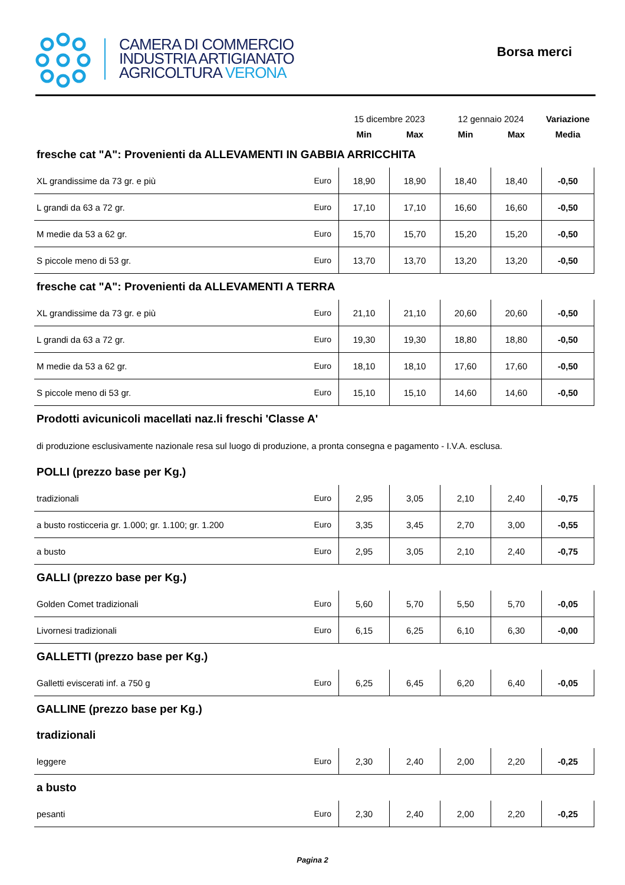CAMERA DI COMMERCIO
INDUSTRIA ARTIGIANATO
AGRICOLTURA VERONA
Borsa merci
| | | 15 dicembre 2023 | | 12 gennaio 2024 | | Variazione |
| | | Min | Max | Min | Max | Media |
| fresche cat "A": Provenienti da ALLEVAMENTI IN GABBIA ARRICCHITA | | | | | | |
| XL grandissime da 73 gr. e più | Euro | 18,90 | 18,90 | 18,40 | 18,40 | -0,50 |
| L grandi da 63 a 72 gr. | Euro | 17,10 | 17,10 | 16,60 | 16,60 | -0,50 |
| M medie da 53 a 62 gr. | Euro | 15,70 | 15,70 | 15,20 | 15,20 | -0,50 |
| S piccole meno di 53 gr. | Euro | 13,70 | 13,70 | 13,20 | 13,20 | -0,50 |
| fresche cat "A": Provenienti da ALLEVAMENTI A TERRA | | | | | | |
| XL grandissime da 73 gr. e più | Euro | 21,10 | 21,10 | 20,60 | 20,60 | -0,50 |
| L grandi da 63 a 72 gr. | Euro | 19,30 | 19,30 | 18,80 | 18,80 | -0,50 |
| M medie da 53 a 62 gr. | Euro | 18,10 | 18,10 | 17,60 | 17,60 | -0,50 |
| S piccole meno di 53 gr. | Euro | 15,10 | 15,10 | 14,60 | 14,60 | -0,50 |
| Prodotti avicunicoli macellati naz.li freschi 'Classe A' | | | | | | |
| di produzione esclusivamente nazionale resa sul luogo di produzione, a pronta consegna e pagamento - I.V.A. esclusa. | | | | | | |
| POLLI (prezzo base per Kg.) | | | | | | |
| tradizionali | Euro | 2,95 | 3,05 | 2,10 | 2,40 | -0,75 |
| a busto rosticceria gr. 1.000; gr. 1.100; gr. 1.200 | Euro | 3,35 | 3,45 | 2,70 | 3,00 | -0,55 |
| a busto | Euro | 2,95 | 3,05 | 2,10 | 2,40 | -0,75 |
| GALLI (prezzo base per Kg.) | | | | | | |
| Golden Comet tradizionali | Euro | 5,60 | 5,70 | 5,50 | 5,70 | -0,05 |
| Livornesi tradizionali | Euro | 6,15 | 6,25 | 6,10 | 6,30 | -0,00 |
| GALLETTI (prezzo base per Kg.) | | | | | | |
| Galletti eviscerati inf. a 750 g | Euro | 6,25 | 6,45 | 6,20 | 6,40 | -0,05 |
| GALLINE (prezzo base per Kg.) | | | | | | |
| tradizionali | | | | | | |
| leggere | Euro | 2,30 | 2,40 | 2,00 | 2,20 | -0,25 |
| a busto | | | | | | |
| pesanti | Euro | 2,30 | 2,40 | 2,00 | 2,20 | -0,25 |
Pagina 2